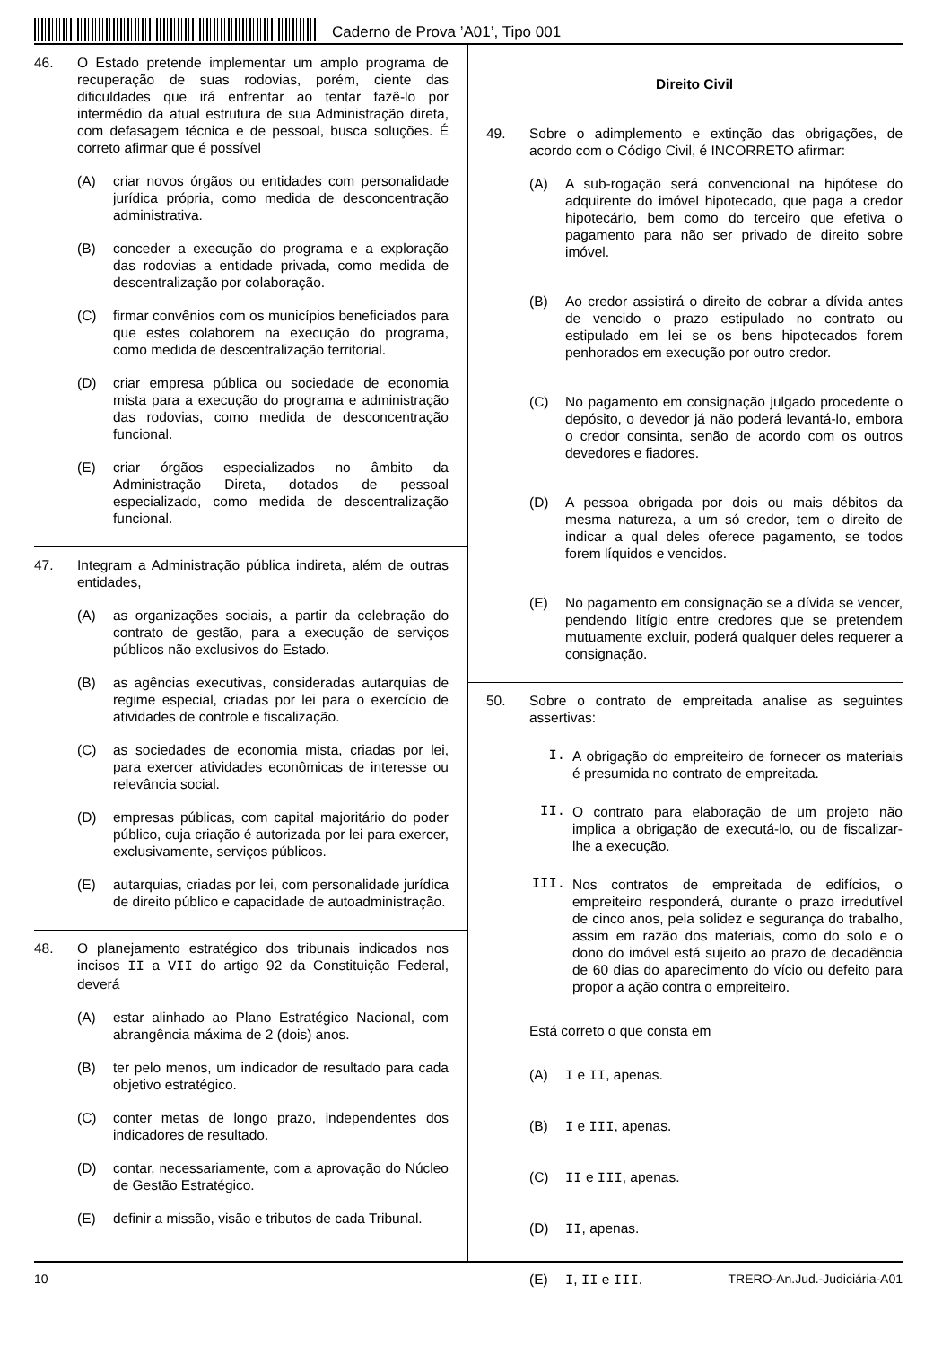Caderno de Prova ’A01’, Tipo 001
46. O Estado pretende implementar um amplo programa de recuperação de suas rodovias, porém, ciente das dificuldades que irá enfrentar ao tentar fazê-lo por intermédio da atual estrutura de sua Administração direta, com defasagem técnica e de pessoal, busca soluções. É correto afirmar que é possível
(A) criar novos órgãos ou entidades com personalidade jurídica própria, como medida de desconcentração administrativa.
(B) conceder a execução do programa e a exploração das rodovias a entidade privada, como medida de descentralização por colaboração.
(C) firmar convênios com os municípios beneficiados para que estes colaborem na execução do programa, como medida de descentralização territorial.
(D) criar empresa pública ou sociedade de economia mista para a execução do programa e administração das rodovias, como medida de desconcentração funcional.
(E) criar órgãos especializados no âmbito da Administração Direta, dotados de pessoal especializado, como medida de descentralização funcional.
47. Integram a Administração pública indireta, além de outras entidades,
(A) as organizações sociais, a partir da celebração do contrato de gestão, para a execução de serviços públicos não exclusivos do Estado.
(B) as agências executivas, consideradas autarquias de regime especial, criadas por lei para o exercício de atividades de controle e fiscalização.
(C) as sociedades de economia mista, criadas por lei, para exercer atividades econômicas de interesse ou relevância social.
(D) empresas públicas, com capital majoritário do poder público, cuja criação é autorizada por lei para exercer, exclusivamente, serviços públicos.
(E) autarquias, criadas por lei, com personalidade jurídica de direito público e capacidade de autoadministração.
48. O planejamento estratégico dos tribunais indicados nos incisos II a VII do artigo 92 da Constituição Federal, deverá
(A) estar alinhado ao Plano Estratégico Nacional, com abrangência máxima de 2 (dois) anos.
(B) ter pelo menos, um indicador de resultado para cada objetivo estratégico.
(C) conter metas de longo prazo, independentes dos indicadores de resultado.
(D) contar, necessariamente, com a aprovação do Núcleo de Gestão Estratégico.
(E) definir a missão, visão e tributos de cada Tribunal.
Direito Civil
49. Sobre o adimplemento e extinção das obrigações, de acordo com o Código Civil, é INCORRETO afirmar:
(A) A sub-rogação será convencional na hipótese do adquirente do imóvel hipotecado, que paga a credor hipotecário, bem como do terceiro que efetiva o pagamento para não ser privado de direito sobre imóvel.
(B) Ao credor assistirá o direito de cobrar a dívida antes de vencido o prazo estipulado no contrato ou estipulado em lei se os bens hipotecados forem penhorados em execução por outro credor.
(C) No pagamento em consignação julgado procedente o depósito, o devedor já não poderá levantá-lo, embora o credor consinta, senão de acordo com os outros devedores e fiadores.
(D) A pessoa obrigada por dois ou mais débitos da mesma natureza, a um só credor, tem o direito de indicar a qual deles oferece pagamento, se todos forem líquidos e vencidos.
(E) No pagamento em consignação se a dívida se vencer, pendendo litígio entre credores que se pretendem mutuamente excluir, poderá qualquer deles requerer a consignação.
50. Sobre o contrato de empreitada analise as seguintes assertivas:
I. A obrigação do empreiteiro de fornecer os materiais é presumida no contrato de empreitada.
II. O contrato para elaboração de um projeto não implica a obrigação de executá-lo, ou de fiscalizar-lhe a execução.
III. Nos contratos de empreitada de edifícios, o empreiteiro responderá, durante o prazo irredutível de cinco anos, pela solidez e segurança do trabalho, assim em razão dos materiais, como do solo e o dono do imóvel está sujeito ao prazo de decadência de 60 dias do aparecimento do vício ou defeito para propor a ação contra o empreiteiro.
Está correto o que consta em
(A) I e II, apenas.
(B) I e III, apenas.
(C) II e III, apenas.
(D) II, apenas.
(E) I, II e III.
10 TRERO-An.Jud.-Judiciária-A01